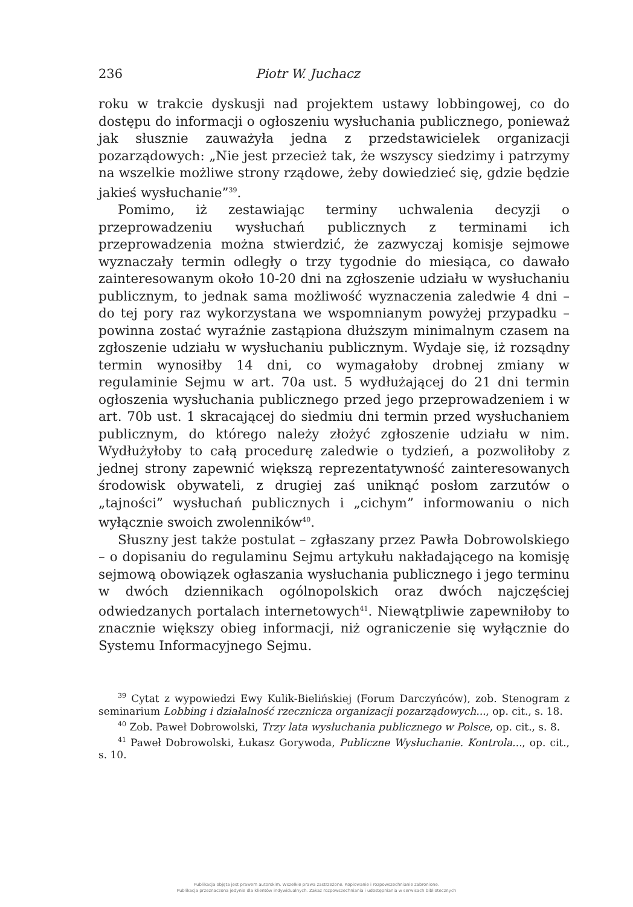236 Piotr W. Juchacz
roku w trakcie dyskusji nad projektem ustawy lobbingowej, co do dostępu do informacji o ogłoszeniu wysłuchania publicznego, ponieważ jak słusznie zauważyła jedna z przedstawicielek organizacji pozarządowych: „Nie jest przecież tak, że wszyscy siedzimy i patrzymy na wszelkie możliwe strony rządowe, żeby dowiedzieć się, gdzie będzie jakieś wysłuchanie”<sup>39</sup>.
Pomimo, iż zestawiając terminy uchwalenia decyzji o przeprowadzeniu wysłuchań publicznych z terminami ich przeprowadzenia można stwierdzić, że zazwyczaj komisje sejmowe wyznaczały termin odległy o trzy tygodnie do miesiąca, co dawało zainteresowanym około 10-20 dni na zgłoszenie udziału w wysłuchaniu publicznym, to jednak sama możliwość wyznaczenia zaledwie 4 dni – do tej pory raz wykorzystana we wspomnianym powyżej przypadku – powinna zostać wyraźnie zastąpiona dłuższym minimalnym czasem na zgłoszenie udziału w wysłuchaniu publicznym. Wydaje się, iż rozsądny termin wynosiłby 14 dni, co wymagałoby drobnej zmiany w regulaminie Sejmu w art. 70a ust. 5 wydłużającej do 21 dni termin ogłoszenia wysłuchania publicznego przed jego przeprowadzeniem i w art. 70b ust. 1 skracającej do siedmiu dni termin przed wysłuchaniem publicznym, do którego należy złożyć zgłoszenie udziału w nim. Wydłużyłoby to całą procedurę zaledwie o tydzień, a pozwoliłoby z jednej strony zapewnić większą reprezentatywność zainteresowanych środowisk obywateli, z drugiej zaś uniknąć posłom zarzutów o „tajności” wysłuchań publicznych i „cichym” informowaniu o nich wyłącznie swoich zwolenników<sup>40</sup>.
Słuszny jest także postulat – zgłaszany przez Pawła Dobrowolskiego – o dopisaniu do regulaminu Sejmu artykułu nakładającego na komisję sejmową obowiązek ogłaszania wysłuchania publicznego i jego terminu w dwóch dziennikach ogólnopolskich oraz dwóch najczęściej odwiedzanych portalach internetowych<sup>41</sup>. Niewątpliwie zapewniłoby to znacznie większy obieg informacji, niż ograniczenie się wyłącznie do Systemu Informacyjnego Sejmu.
<sup>39</sup> Cytat z wypowiedzi Ewy Kulik-Bielińskiej (Forum Darczyńców), zob. Stenogram z seminarium Lobbing i działalność rzecznicza organizacji pozarządowych..., op. cit., s. 18.
<sup>40</sup> Zob. Paweł Dobrowolski, Trzy lata wysłuchania publicznego w Polsce, op. cit., s. 8.
<sup>41</sup> Paweł Dobrowolski, Łukasz Gorywoda, Publiczne Wysłuchanie. Kontrola..., op. cit., s. 10.
Publikacja objęta jest prawem autorskim. Wszelkie prawa zastrzeżone. Kopiowanie i rozpowszechnianie zabronione.
Publikacja przeznaczona jedynie dla klientów indywidualnych. Zakaz rozpowszechniania i udostępniania w serwisach bibliotecznych